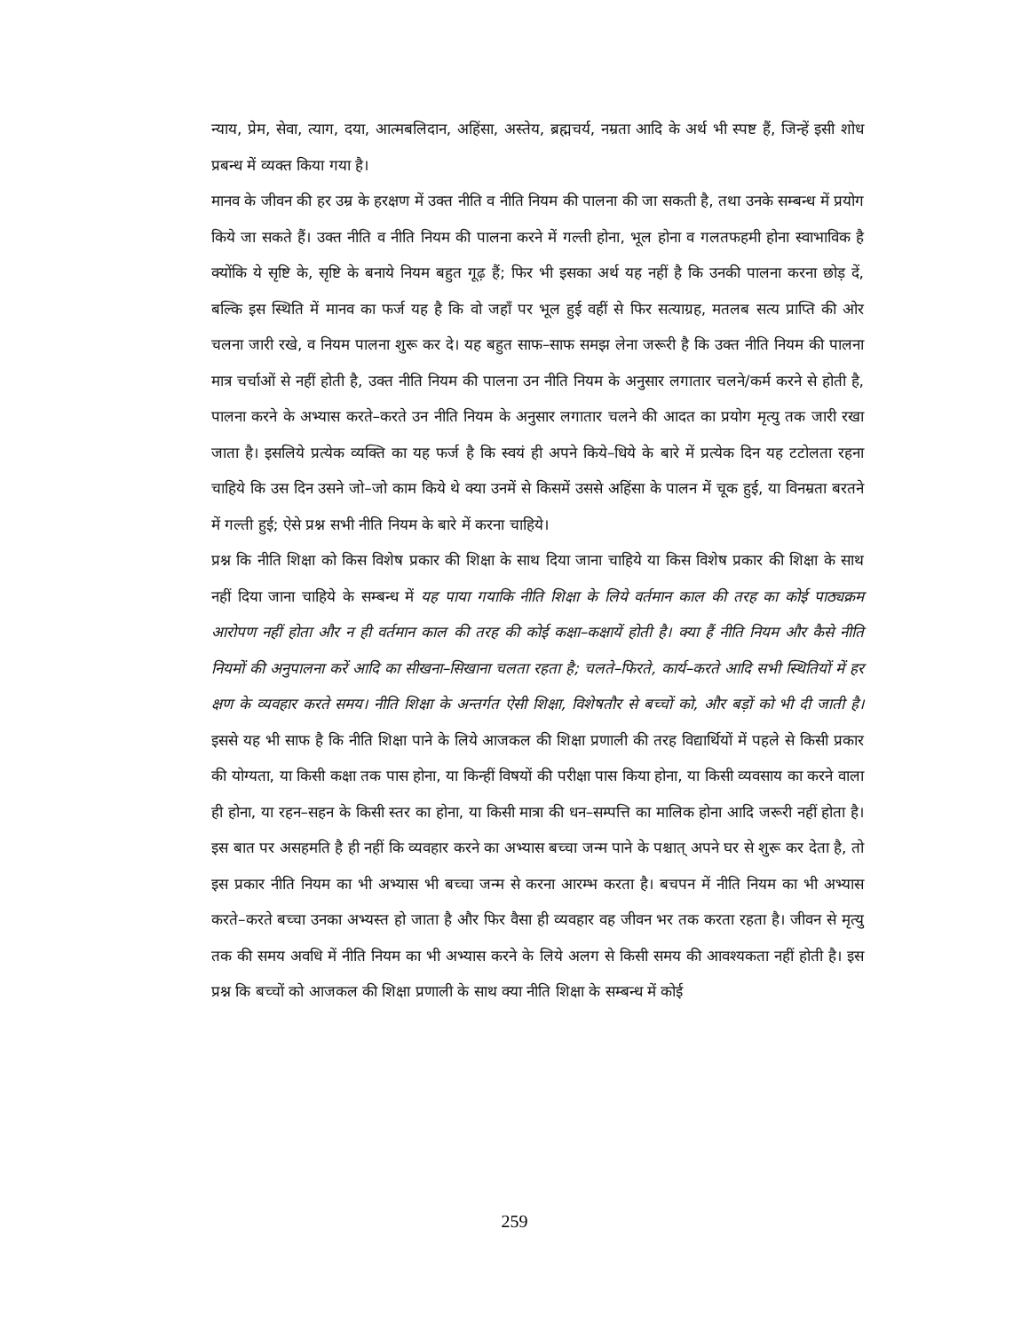न्याय, प्रेम, सेवा, त्याग, दया, आत्मबलिदान, अहिंसा, अस्तेय, ब्रह्मचर्य, नम्रता आदि के अर्थ भी स्पष्ट हैं, जिन्हें इसी शोध प्रबन्ध में व्यक्त किया गया है।
मानव के जीवन की हर उम्र के हरक्षण में उक्त नीति व नीति नियम की पालना की जा सकती है, तथा उनके सम्बन्ध में प्रयोग किये जा सकते हैं। उक्त नीति व नीति नियम की पालना करने में गल्ती होना, भूल होना व गलतफहमी होना स्वाभाविक है क्योंकि ये सृष्टि के, सृष्टि के बनाये नियम बहुत गूढ़ हैं; फिर भी इसका अर्थ यह नहीं है कि उनकी पालना करना छोड़ दें, बल्कि इस स्थिति में मानव का फर्ज यह है कि वो जहाँ पर भूल हुई वहीं से फिर सत्याग्रह, मतलब सत्य प्राप्ति की ओर चलना जारी रखे, व नियम पालना शुरू कर दे। यह बहुत साफ–साफ समझ लेना जरूरी है कि उक्त नीति नियम की पालना मात्र चर्चाओं से नहीं होती है, उक्त नीति नियम की पालना उन नीति नियम के अनुसार लगातार चलने/कर्म करने से होती है, पालना करने के अभ्यास करते–करते उन नीति नियम के अनुसार लगातार चलने की आदत का प्रयोग मृत्यु तक जारी रखा जाता है। इसलिये प्रत्येक व्यक्ति का यह फर्ज है कि स्वयं ही अपने किये–धिये के बारे में प्रत्येक दिन यह टटोलता रहना चाहिये कि उस दिन उसने जो–जो काम किये थे क्या उनमें से किसमें उससे अहिंसा के पालन में चूक हुई, या विनम्रता बरतने में गल्ती हुई; ऐसे प्रश्न सभी नीति नियम के बारे में करना चाहिये।
प्रश्न कि नीति शिक्षा को किस विशेष प्रकार की शिक्षा के साथ दिया जाना चाहिये या किस विशेष प्रकार की शिक्षा के साथ नहीं दिया जाना चाहिये के सम्बन्ध में यह पाया गयाकि नीति शिक्षा के लिये वर्तमान काल की तरह का कोई पाठ्यक्रम आरोपण नहीं होता और न ही वर्तमान काल की तरह की कोई कक्षा–कक्षायें होती है। क्या हैं नीति नियम और कैसे नीति नियमों की अनुपालना करें आदि का सीखना–सिखाना चलता रहता है; चलते–फिरते, कार्य–करते आदि सभी स्थितियों में हर क्षण के व्यवहार करते समय। नीति शिक्षा के अन्तर्गत ऐसी शिक्षा, विशेषतौर से बच्चों को, और बड़ों को भी दी जाती है। इससे यह भी साफ है कि नीति शिक्षा पाने के लिये आजकल की शिक्षा प्रणाली की तरह विद्यार्थियों में पहले से किसी प्रकार की योग्यता, या किसी कक्षा तक पास होना, या किन्हीं विषयों की परीक्षा पास किया होना, या किसी व्यवसाय का करने वाला ही होना, या रहन–सहन के किसी स्तर का होना, या किसी मात्रा की धन–सम्पत्ति का मालिक होना आदि जरूरी नहीं होता है। इस बात पर असहमति है ही नहीं कि व्यवहार करने का अभ्यास बच्चा जन्म पाने के पश्चात् अपने घर से शुरू कर देता है, तो इस प्रकार नीति नियम का भी अभ्यास भी बच्चा जन्म से करना आरम्भ करता है। बचपन में नीति नियम का भी अभ्यास करते–करते बच्चा उनका अभ्यस्त हो जाता है और फिर वैसा ही व्यवहार वह जीवन भर तक करता रहता है। जीवन से मृत्यु तक की समय अवधि में नीति नियम का भी अभ्यास करने के लिये अलग से किसी समय की आवश्यकता नहीं होती है। इस प्रश्न कि बच्चों को आजकल की शिक्षा प्रणाली के साथ क्या नीति शिक्षा के सम्बन्ध में कोई
259